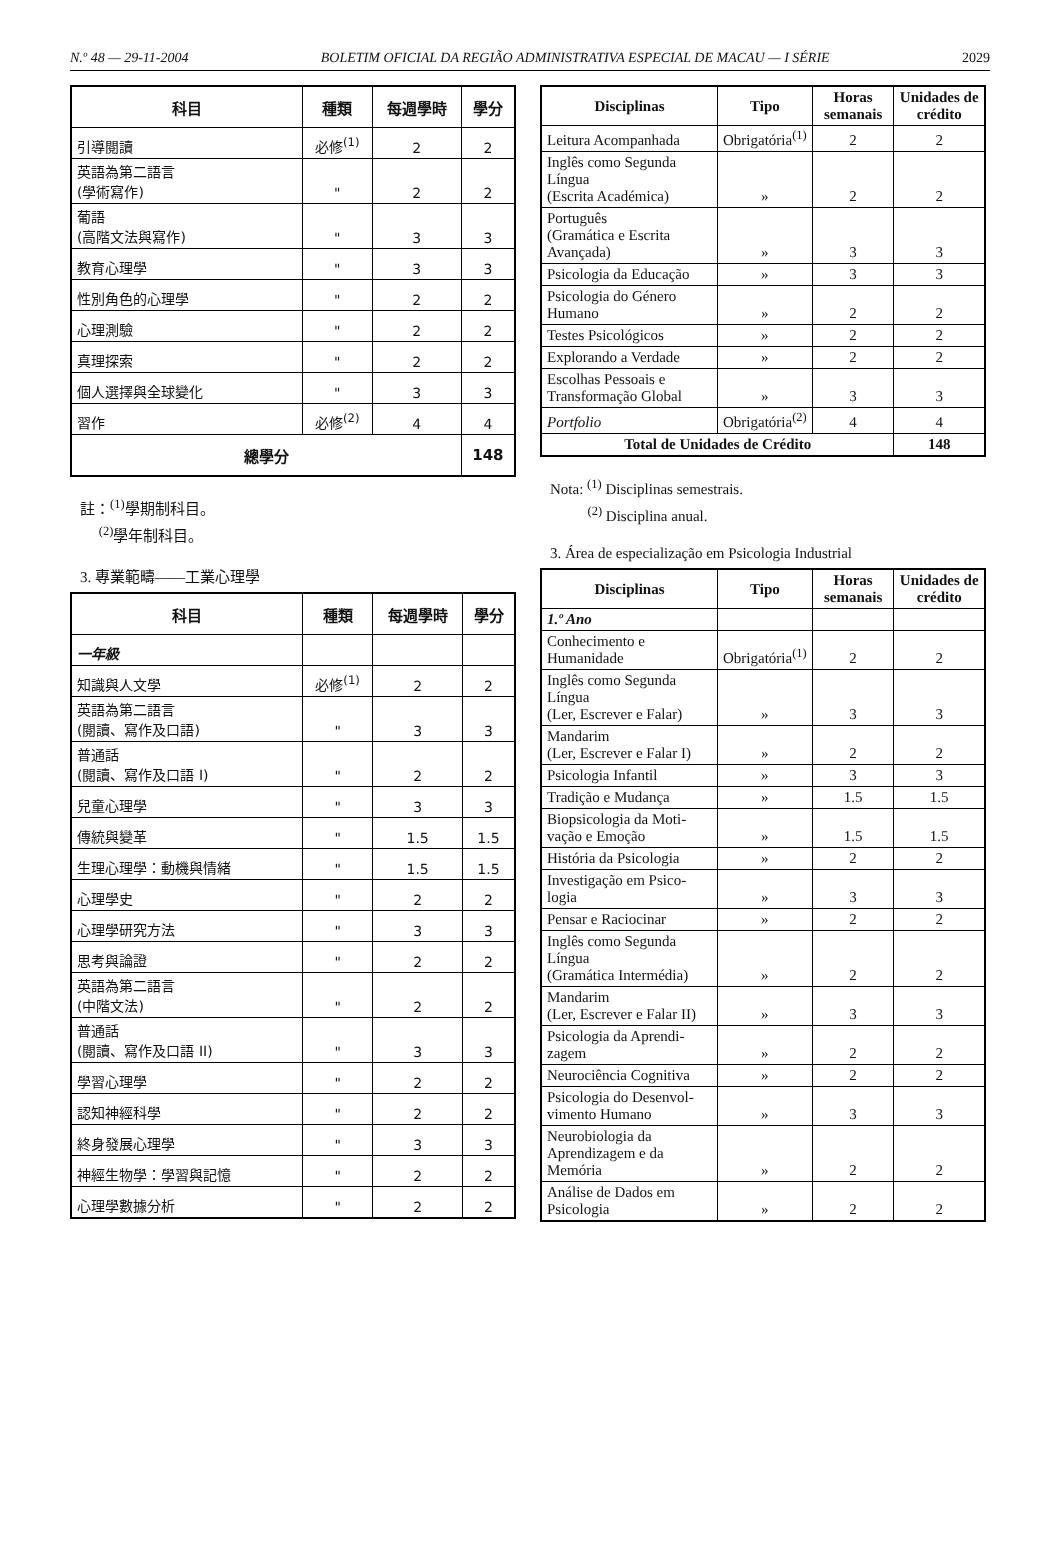N.º 48 — 29-11-2004 BOLETIM OFICIAL DA REGIÃO ADMINISTRATIVA ESPECIAL DE MACAU — I SÉRIE 2029
| 科目 | 種類 | 每週學時 | 學分 |
| --- | --- | --- | --- |
| 引導閱讀 | 必修<sup>(1)</sup> | 2 | 2 |
| 英語為第二語言 (學術寫作) | " | 2 | 2 |
| 葡語 (高階文法與寫作) | " | 3 | 3 |
| 教育心理學 | " | 3 | 3 |
| 性別角色的心理學 | " | 2 | 2 |
| 心理測驗 | " | 2 | 2 |
| 真理探索 | " | 2 | 2 |
| 個人選擇與全球變化 | " | 3 | 3 |
| 習作 | 必修<sup>(2)</sup> | 4 | 4 |
| 總學分 | | | 148 |
註：<sup>(1)</sup>學期制科目。
<sup>(2)</sup> 學年制科目。
3. 專業範疇——工業心理學
| 科目 | 種類 | 每週學時 | 學分 |
| --- | --- | --- | --- |
| 一年級 | | | |
| 知識與人文學 | 必修<sup>(1)</sup> | 2 | 2 |
| 英語為第二語言 (閱讀、寫作及口語) | " | 3 | 3 |
| 普通話 (閱讀、寫作及口語 I) | " | 2 | 2 |
| 兒童心理學 | " | 3 | 3 |
| 傳統與變革 | " | 1.5 | 1.5 |
| 生理心理學：動機與情緒 | " | 1.5 | 1.5 |
| 心理學史 | " | 2 | 2 |
| 心理學研究方法 | " | 3 | 3 |
| 思考與論證 | " | 2 | 2 |
| 英語為第二語言 (中階文法) | " | 2 | 2 |
| 普通話 (閱讀、寫作及口語 II) | " | 3 | 3 |
| 學習心理學 | " | 2 | 2 |
| 認知神經科學 | " | 2 | 2 |
| 終身發展心理學 | " | 3 | 3 |
| 神經生物學：學習與記憶 | " | 2 | 2 |
| 心理學數據分析 | " | 2 | 2 |
| Disciplinas | Tipo | Horas semanais | Unidades de crédito |
| --- | --- | --- | --- |
| Leitura Acompanhada | Obrigatória<sup>(1)</sup> | 2 | 2 |
| Inglês como Segunda Língua (Escrita Académica) | » | 2 | 2 |
| Português (Gramática e Escrita Avançada) | » | 3 | 3 |
| Psicologia da Educação | » | 3 | 3 |
| Psicologia do Género Humano | » | 2 | 2 |
| Testes Psicológicos | » | 2 | 2 |
| Explorando a Verdade | » | 2 | 2 |
| Escolhas Pessoais e Transformação Global | » | 3 | 3 |
| Portfolio | Obrigatória<sup>(2)</sup> | 4 | 4 |
| Total de Unidades de Crédito | | | 148 |
Nota: <sup>(1)</sup> Disciplinas semestrais.
<sup>(2)</sup> Disciplina anual.
3. Área de especialização em Psicologia Industrial
| Disciplinas | Tipo | Horas semanais | Unidades de crédito |
| --- | --- | --- | --- |
| 1.º Ano | | | |
| Conhecimento e Humanidade | Obrigatória<sup>(1)</sup> | 2 | 2 |
| Inglês como Segunda Língua (Ler, Escrever e Falar) | » | 3 | 3 |
| Mandarim (Ler, Escrever e Falar I) | » | 2 | 2 |
| Psicologia Infantil | » | 3 | 3 |
| Tradição e Mudança | » | 1.5 | 1.5 |
| Biopsicologia da Moti-vação e Emoção | » | 1.5 | 1.5 |
| História da Psicologia | » | 2 | 2 |
| Investigação em Psico-logia | » | 3 | 3 |
| Pensar e Raciocinar | » | 2 | 2 |
| Inglês como Segunda Língua (Gramática Intermédia) | » | 2 | 2 |
| Mandarim (Ler, Escrever e Falar II) | » | 3 | 3 |
| Psicologia da Aprendi-zagem | » | 2 | 2 |
| Neurociência Cognitiva | » | 2 | 2 |
| Psicologia do Desenvol-vimento Humano | » | 3 | 3 |
| Neurobiologia da Aprendizagem e da Memória | » | 2 | 2 |
| Análise de Dados em Psicologia | » | 2 | 2 |